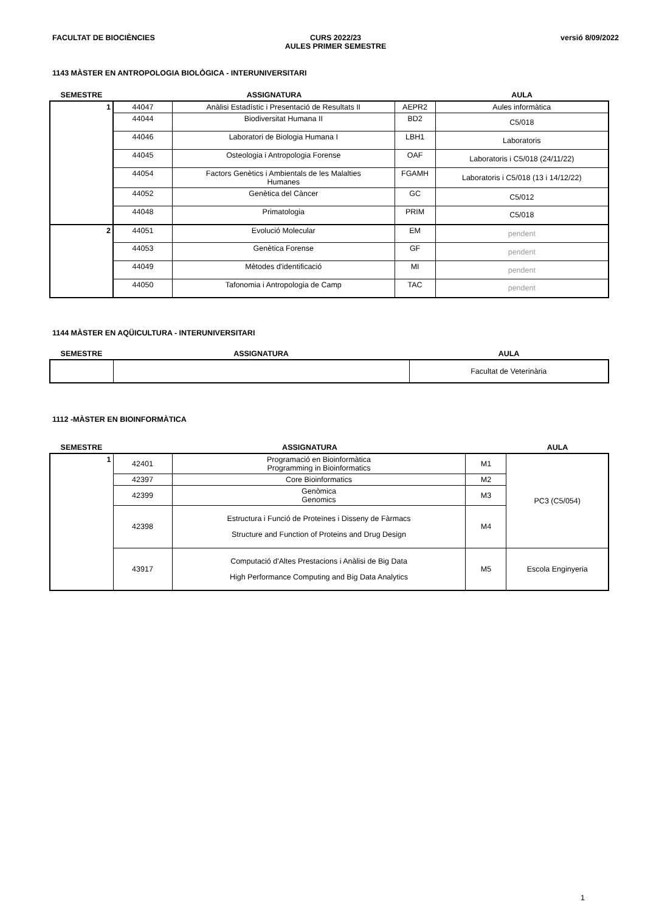FACULTAT DE BIOCIÈNCIES CURS 2022/23
AULES PRIMER SEMESTRE
versió 8/09/2022
1143 MÀSTER EN ANTROPOLOGIA BIOLÒGICA - INTERUNIVERSITARI
| SEMESTRE | ASSIGNATURA | | | AULA |
| 1 | 44047 | Anàlisi Estadístic i Presentació de Resultats II | AEPR2 | Aules informàtica |
| | 44044 | Biodiversitat Humana II | BD2 | C5/018 |
| | 44046 | Laboratori de Biologia Humana I | LBH1 | Laboratoris |
| | 44045 | Osteologia i Antropologia Forense | OAF | Laboratoris i C5/018 (24/11/22) |
| | 44054 | Factors Genètics i Ambientals de les Malalties Humanes | FGAMH | Laboratoris i C5/018 (13 i 14/12/22) |
| | 44052 | Genètica del Càncer | GC | C5/012 |
| | 44048 | Primatologia | PRIM | C5/018 |
| 2 | 44051 | Evolució Molecular | EM | pendent |
| | 44053 | Genètica Forense | GF | pendent |
| | 44049 | Mètodes d'identificació | MI | pendent |
| | 44050 | Tafonomia i Antropologia de Camp | TAC | pendent |
1144 MÀSTER EN AQÜICULTURA - INTERUNIVERSITARI
| SEMESTRE | ASSIGNATURA | AULA |
| | | Facultat de Veterinària |
1112 -MÀSTER EN BIOINFORMÀTICA
| SEMESTRE | ASSIGNATURA | | | AULA |
| 1 | 42401 | Programació en Bioinformàtica Programming in Bioinformatics | M1 | PC3 (C5/054) |
| | 42397 | Core Bioinformatics | M2 | |
| | 42399 | Genòmica Genomics | M3 | |
| | 42398 | Estructura i Funció de Proteïnes i Disseny de Fàrmacs Structure and Function of Proteins and Drug Design | M4 | |
| | 43917 | Computació d'Altes Prestacions i Anàlisi de Big Data High Performance Computing and Big Data Analytics | M5 | Escola Enginyeria |
1